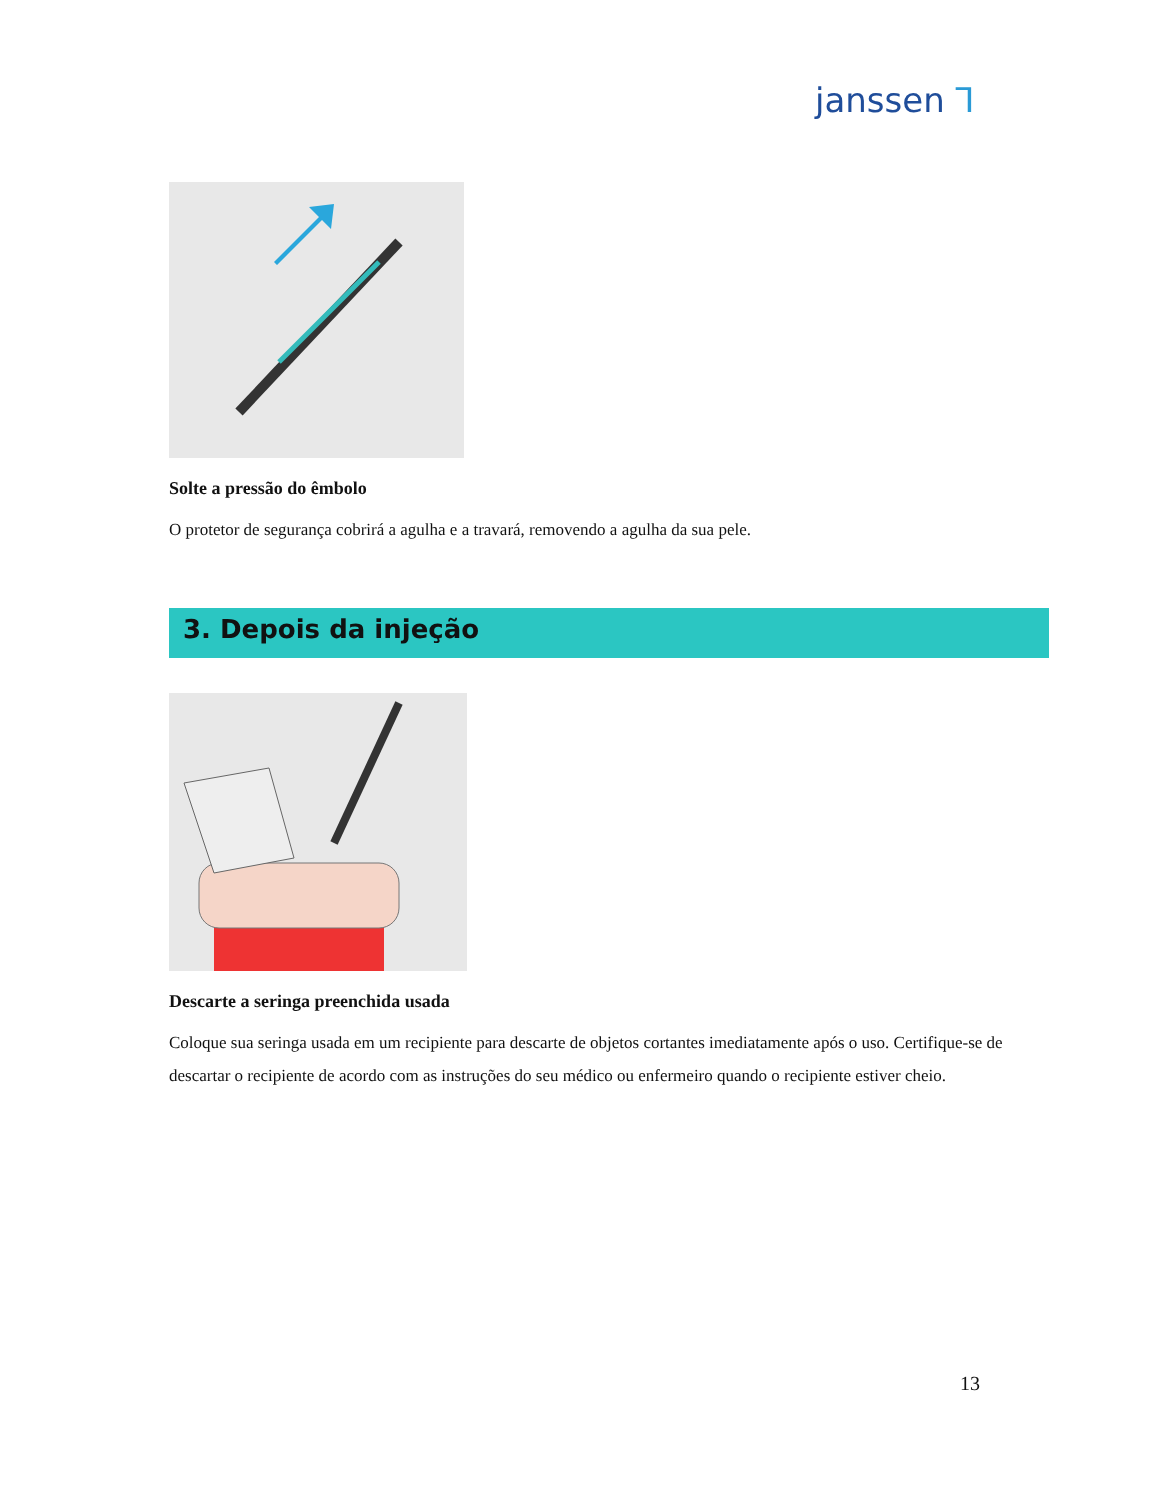janssen Ꞁ
Solte a pressão do êmbolo
O protetor de segurança cobrirá a agulha e a travará, removendo a agulha da sua pele.
3. Depois da injeção
Descarte a seringa preenchida usada
Coloque sua seringa usada em um recipiente para descarte de objetos cortantes imediatamente após o uso. Certifique-se de descartar o recipiente de acordo com as instruções do seu médico ou enfermeiro quando o recipiente estiver cheio.
13